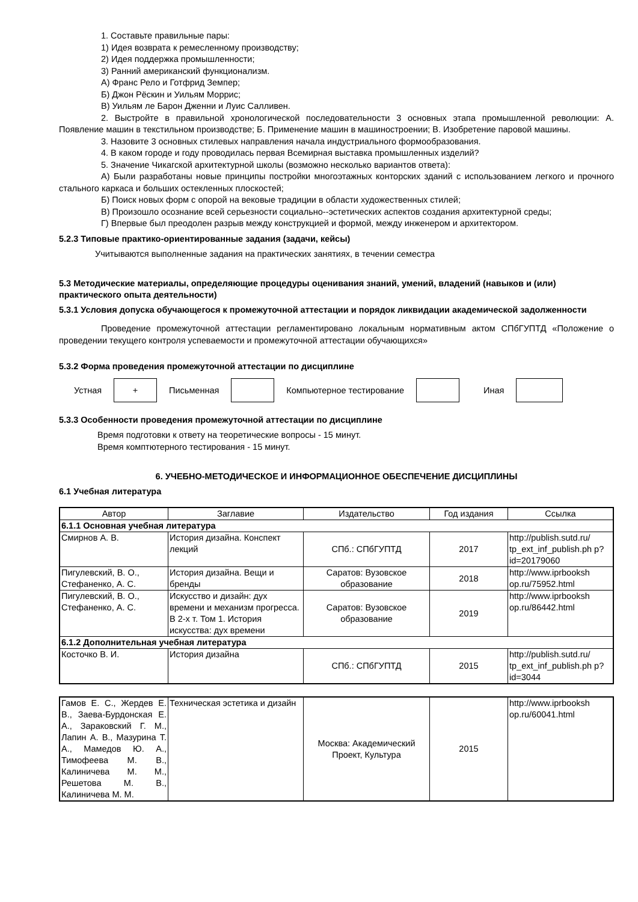1. Составьте правильные пары:
1) Идея возврата к ремесленному производству;
2) Идея поддержка промышленности;
3) Ранний американский функционализм.
А) Франс Рело и Готфрид Земпер;
Б) Джон Рёскин и Уильям Моррис;
В) Уильям ле Барон Дженни и Луис Салливен.
2. Выстройте в правильной хронологической последовательности 3 основных этапа промышленной революции: А. Появление машин в текстильном производстве; Б. Применение машин в машиностроении; В. Изобретение паровой машины.
3. Назовите 3 основных стилевых направления начала индустриального формообразования.
4. В каком городе и году проводилась первая Всемирная выставка промышленных изделий?
5. Значение Чикагской архитектурной школы (возможно несколько вариантов ответа):
А) Были разработаны новые принципы постройки многоэтажных конторских зданий с использованием легкого и прочного стального каркаса и больших остекленных плоскостей;
Б) Поиск новых форм с опорой на вековые традиции в области художественных стилей;
В) Произошло осознание всей серьезности социально--эстетических аспектов создания архитектурной среды;
Г) Впервые был преодолен разрыв между конструкцией и формой, между инженером и архитектором.
5.2.3 Типовые практико-ориентированные задания (задачи, кейсы)
Учитываются выполненные задания на практических занятиях, в течении семестра
5.3 Методические материалы, определяющие процедуры оценивания знаний, умений, владений (навыков и (или) практического опыта деятельности)
5.3.1 Условия допуска обучающегося к промежуточной аттестации и порядок ликвидации академической задолженности
Проведение промежуточной аттестации регламентировано локальным нормативным актом СПбГУПТД «Положение о проведении текущего контроля успеваемости и промежуточной аттестации обучающихся»
5.3.2 Форма проведения промежуточной аттестации по дисциплине
Устная
+
Письменная Компьютерное тестирование Иная
5.3.3 Особенности проведения промежуточной аттестации по дисциплине
Время подготовки к ответу на теоретические вопросы - 15 минут.
Время комптютерного тестирования - 15 минут.
6. УЧЕБНО-МЕТОДИЧЕСКОЕ И ИНФОРМАЦИОННОЕ ОБЕСПЕЧЕНИЕ ДИСЦИПЛИНЫ
6.1 Учебная литература
| Автор | Заглавие | Издательство | Год издания | Ссылка |
| --- | --- | --- | --- | --- |
| 6.1.1 Основная учебная литература | | | | |
| Смирнов А. В. | История дизайна. Конспект лекций | СПб.: СПбГУПТД | 2017 | http://publish.sutd.ru/ tp_ext_inf_publish.ph p?id=20179060 |
| Пигулевский, В. О., Стефаненко, А. С. | История дизайна. Вещи и бренды | Саратов: Вузовское образование | 2018 | http://www.iprbooksh op.ru/75952.html |
| Пигулевский, В. О., Стефаненко, А. С. | Искусство и дизайн: дух времени и механизм прогресса. В 2-х т. Том 1. История искусства: дух времени | Саратов: Вузовское образование | 2019 | http://www.iprbooksh op.ru/86442.html |
| 6.1.2 Дополнительная учебная литература | | | | |
| Косточко В. И. | История дизайна | СПб.: СПбГУПТД | 2015 | http://publish.sutd.ru/ tp_ext_inf_publish.ph p?id=3044 |
| Гамов Е. С., Жердев Е. В., Заева-Бурдонская Е. А., Зараковский Г. М., Лапин А. В., Мазурина Т. А., Мамедов Ю. А., Тимофеева М. В., Калиничева М. М., Решетова М. В., Калиничева М. М. | Техническая эстетика и дизайн | Москва: Академический Проект, Культура | 2015 | http://www.iprbooksh op.ru/60041.html |